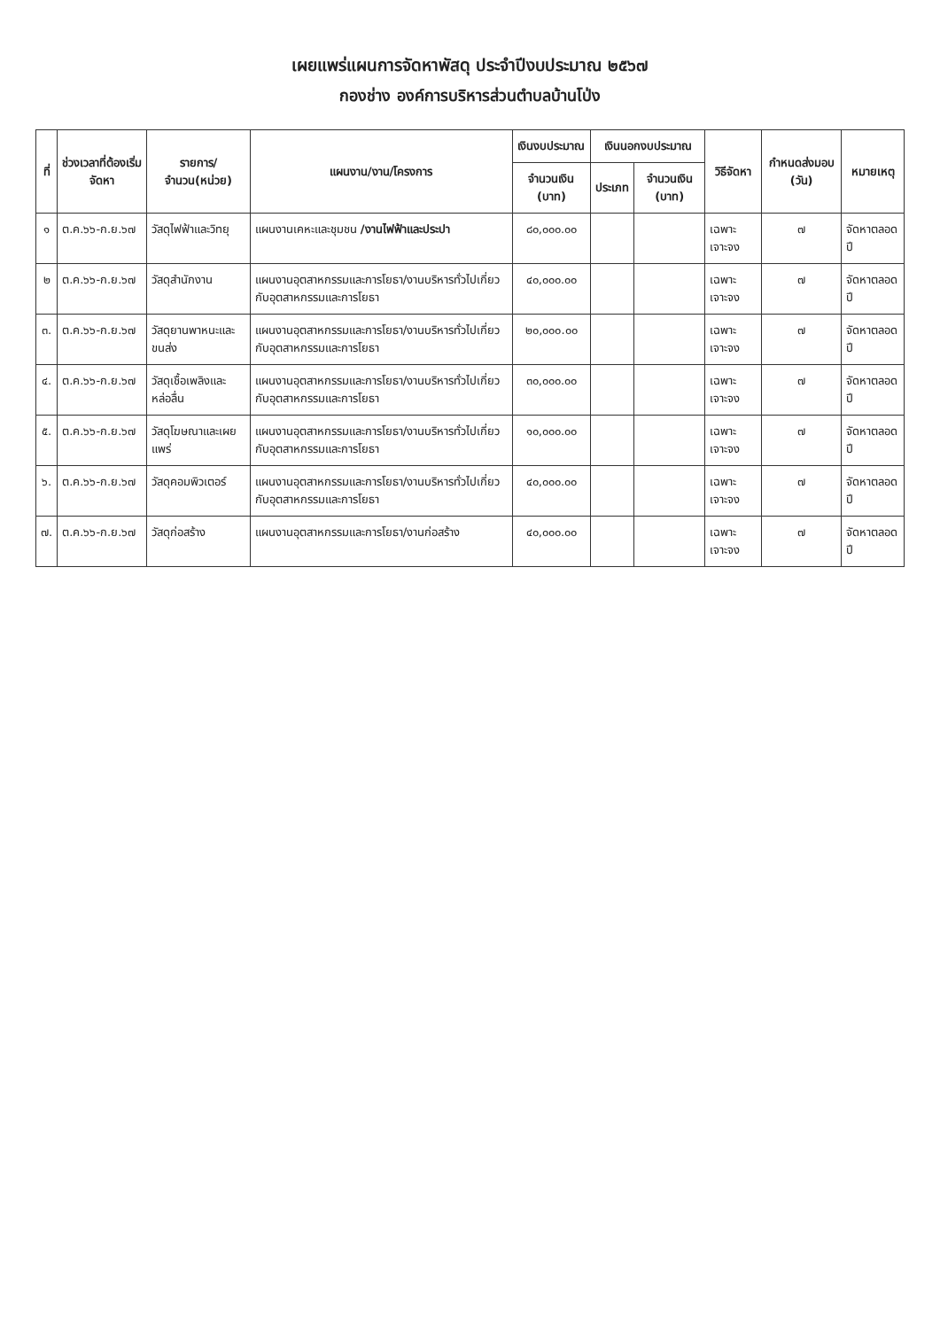เผยแพร่แผนการจัดหาพัสดุ ประจำปีงบประมาณ ๒๕๖๗
กองช่าง องค์การบริหารส่วนตำบลบ้านโป่ง
| ที่ | ช่วงเวลาที่ต้องเริ่มจัดหา | รายการ/จำนวน(หน่วย) | แผนงาน/งาน/โครงการ | เงินงบประมาณ | เงินนอกงบประมาณ | | วิธีจัดหา | กำหนดส่งมอบ (วัน) | หมายเหตุ |
| --- | --- | --- | --- | --- | --- | --- | --- | --- | --- |
| | | | | จำนวนเงิน (บาท) | ประเภท | จำนวนเงิน (บาท) | | | |
| ๑ | ต.ค.๖๖-ก.ย.๖๗ | วัสดุไฟฟ้าและวิทยุ | แผนงานเคหะและชุมชน /งานไฟฟ้าและประปา | ๘๐,๐๐๐.๐๐ | | | เฉพาะเจาะจง | ๗ | จัดหาตลอดปี |
| ๒ | ต.ค.๖๖-ก.ย.๖๗ | วัสดุสำนักงาน | แผนงานอุตสาหกรรมและการโยธา/งานบริหารทั่วไปเกี่ยวกับอุตสาหกรรมและการโยธา | ๔๐,๐๐๐.๐๐ | | | เฉพาะเจาะจง | ๗ | จัดหาตลอดปี |
| ๓. | ต.ค.๖๖-ก.ย.๖๗ | วัสดุยานพาหนะและขนส่ง | แผนงานอุตสาหกรรมและการโยธา/งานบริหารทั่วไปเกี่ยวกับอุตสาหกรรมและการโยธา | ๒๐,๐๐๐.๐๐ | | | เฉพาะเจาะจง | ๗ | จัดหาตลอดปี |
| ๔. | ต.ค.๖๖-ก.ย.๖๗ | วัสดุเชื้อเพลิงและหล่อลื่น | แผนงานอุตสาหกรรมและการโยธา/งานบริหารทั่วไปเกี่ยวกับอุตสาหกรรมและการโยธา | ๓๐,๐๐๐.๐๐ | | | เฉพาะเจาะจง | ๗ | จัดหาตลอดปี |
| ๕. | ต.ค.๖๖-ก.ย.๖๗ | วัสดุโฆษณาและเผยแพร่ | แผนงานอุตสาหกรรมและการโยธา/งานบริหารทั่วไปเกี่ยวกับอุตสาหกรรมและการโยธา | ๑๐,๐๐๐.๐๐ | | | เฉพาะเจาะจง | ๗ | จัดหาตลอดปี |
| ๖. | ต.ค.๖๖-ก.ย.๖๗ | วัสดุคอมพิวเตอร์ | แผนงานอุตสาหกรรมและการโยธา/งานบริหารทั่วไปเกี่ยวกับอุตสาหกรรมและการโยธา | ๔๐,๐๐๐.๐๐ | | | เฉพาะเจาะจง | ๗ | จัดหาตลอดปี |
| ๗. | ต.ค.๖๖-ก.ย.๖๗ | วัสดุก่อสร้าง | แผนงานอุตสาหกรรมและการโยธา/งานก่อสร้าง | ๔๐,๐๐๐.๐๐ | | | เฉพาะเจาะจง | ๗ | จัดหาตลอดปี |